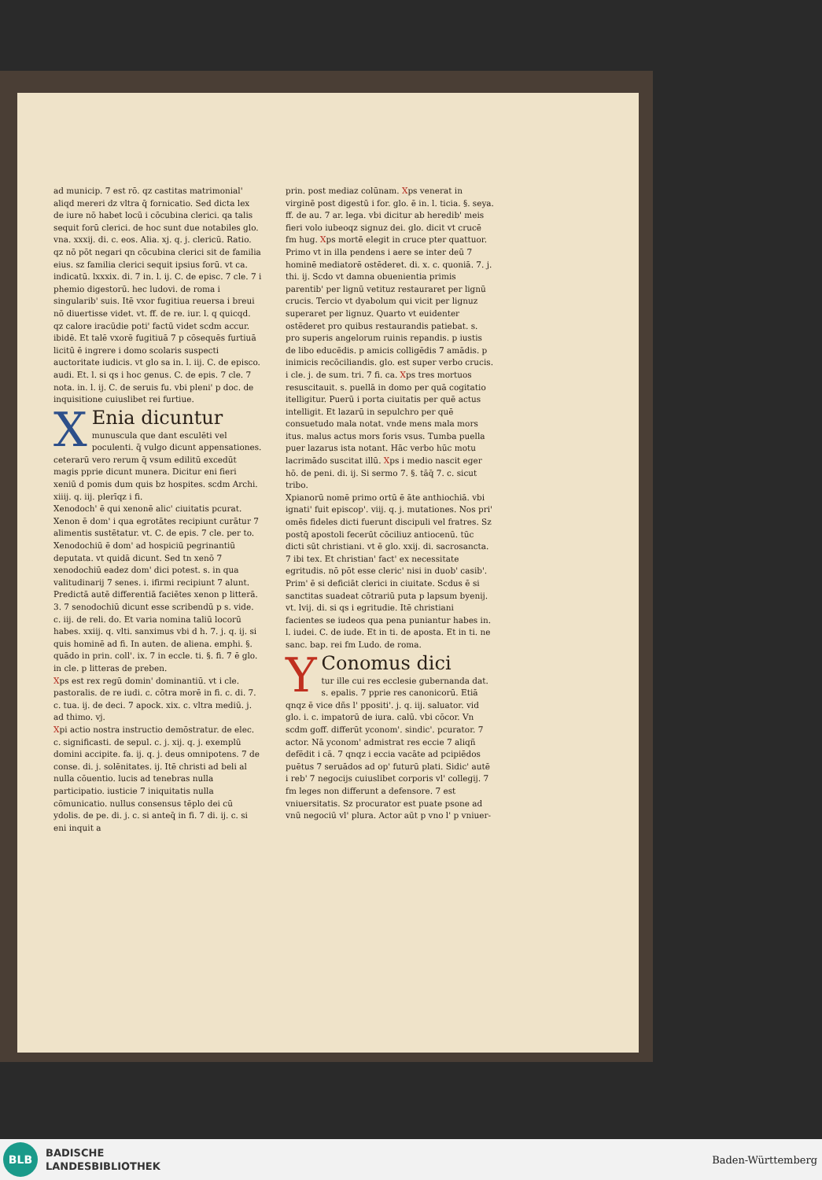ad municip. 7 est rō. qz castitas matrimonial' aliqd mereri dz vltra q̄ fornicatio. Sed dicta lex de iure nō habet locū i cōcubina clerici. qa talis sequit forū clerici. de hoc sunt due notabiles glo. vna. xxxij. di. c. eos. Alia. xj. q. j. clericū. Ratio. qz nō pōt negari qn cōcubina clerici sit de familia eius. sz familia clerici sequit ipsius forū. vt ca. indicatū. lxxxix. di. 7 in. l. ij. C. de episc. 7 cle. 7 i phemio digestorū. hec ludovi. de roma i singularib' suis. Itē vxor fugitiua reuersa i breui nō diuertisse videt. vt. ff. de re. iur. l. q quicqd. qz calore iracūdie poti' factū videt scdm accur. ibidē. Et talē vxorē fugitiuā 7 p cōsequēs furtiuā licitū ē ingrere i domo scolaris suspecti auctoritate iudicis. vt glo sa in. l. iij. C. de episco. audi. Et. l. si qs i hoc genus. C. de epis. 7 cle. 7 nota. in. l. ij. C. de seruis fu. vbi pleni' p doc. de inquisitione cuiuslibet rei furtiue.
XEnia dicuntur
munuscula que dant esculēti vel poculenti. q̄ vulgo dicunt appensationes. ceterarū vero rerum q̄ vsum edilitū excedūt magis pprie dicunt munera. Dicitur eni fieri xeniū d pomis dum quis bz hospites. scdm Archi. xiiij. q. iij. plerīqz i fi.
Xenodoch' ē qui xenonē alic' ciuitatis pcurat.
Xenon ē dom' i qua egrotātes recipiunt curātur 7 alimentis sustētatur. vt. C. de epis. 7 cle. per to.
Xenodochiū ē dom' ad hospiciū pegrinantiū deputata. vt quidā dicunt. Sed tn xenō 7 xenodochiū eadez dom' dici potest. s. in qua valitudinarij 7 senes. i. ifirmi recipiunt 7 alunt. Predictā autē differentiā faciētes xenon p litterā. 3. 7 senodochiū dicunt esse scribendū p s. vide. c. iij. de reli. do. Et varia nomina taliū locorū habes. xxiij. q. vlti. sanximus vbi d h. 7. j. q. ij. si quis hominē ad fi. In auten. de aliena. emphi. §. quādo in prin. coll'. ix. 7 in eccle. ti. §. fi. 7 ē glo. in cle. p litteras de preben.
Xps est rex regū domin' dominantiū. vt i cle. pastoralis. de re iudi. c. cōtra morē in fi. c. di. 7. c. tua. ij. de deci. 7 apock. xix. c. vltra mediū. j. ad thimo. vj.
Xpi actio nostra instructio demōstratur. de elec. c. significasti. de sepul. c. j. xij. q. j. exemplū domini accipite. fa. ij. q. j. deus omnipotens. 7 de conse. di. j. solēnitates. ij. Itē christi ad beli al nulla cōuentio. lucis ad tenebras nulla participatio. iusticie 7 iniquitatis nulla cōmunicatio. nullus consensus tēplo dei cū ydolis. de pe. di. j. c. si anteq̄ in fi. 7 di. ij. c. si eni inquit a
prin. post mediaz colūnam. Xps venerat in virginē post digestū i for. glo. ē in. l. ticia. §. seya. ff. de au. 7 ar. lega. vbi dicitur ab heredib' meis fieri volo iubeoqz signuz dei. glo. dicit vt crucē fm hug. Xps mortē elegit in cruce pter quattuor. Primo vt in illa pendens i aere se inter deū 7 hominē mediatorē ostēderet. di. x. c. quoniā. 7. j. thi. ij. Scdo vt damna obuenientia primis parentib' per lignū vetituz restauraret per lignū crucis. Tercio vt dyabolum qui vicit per lignuz superaret per lignuz. Quarto vt euidenter ostēderet pro quibus restaurandis patiebat. s. pro superis angelorum ruinis repandis. p iustis de libo educēdis. p amicis colligēdis 7 amādis. p inimicis recōciliandis. glo. est super verbo crucis. i cle. j. de sum. tri. 7 fi. ca. Xps tres mortuos resuscitauit. s. puellā in domo per quā cogitatio itelligitur. Puerū i porta ciuitatis per quē actus intelligit. Et lazarū in sepulchro per quē consuetudo mala notat. vnde mens mala mors itus. malus actus mors foris vsus. Tumba puella puer lazarus ista notant. Hāc verbo hūc motu lacrimādo suscitat illū. Xps i medio nascit eger hō. de peni. di. ij. Si sermo 7. §. tāq̄ 7. c. sicut tribo.
Xpianorū nomē primo ortū ē āte anthiochiā. vbi ignati' fuit episcop'. viij. q. j. mutationes. Nos pri' omēs fideles dicti fuerunt discipuli vel fratres. Sz postq̄ apostoli fecerūt cōciliuz antiocenū. tūc dicti sūt christiani. vt ē glo. xxij. di. sacrosancta. 7 ibi tex. Et christian' fact' ex necessitate egritudis. nō pōt esse cleric' nisi in duob' casib'. Prim' ē si deficiāt clerici in ciuitate. Scdus ē si sanctitas suadeat cōtrariū puta p lapsum byenij. vt. lvij. di. si qs i egritudie. Itē christiani facientes se iudeos qua pena puniantur habes in. l. iudei. C. de iude. Et in ti. de aposta. Et in ti. ne sanc. bap. rei fm Ludo. de roma.
YConomus dici
tur ille cui res ecclesie gubernanda dat. s. epalis. 7 pprie res canonicorū. Etiā qnqz ē vice dñs l' ppositi'. j. q. iij. saluator. vid glo. i. c. impatorū de iura. calū. vbi cōcor. Vn scdm goff. differūt yconom'. sindic'. pcurator. 7 actor. Nā yconom' admistrat res eccie 7 aliqñ defēdit i cā. 7 qnqz i eccia vacāte ad pcipiēdos puētus 7 seruādos ad op' futurū plati. Sidic' autē i reb' 7 negocijs cuiuslibet corporis vl' collegij. 7 fm leges non differunt a defensore. 7 est vniuersitatis. Sz procurator est puate psone ad vnū negociū vl' plura. Actor aūt p vno l' p vniuer-
BLB
BADISCHE
LANDESBIBLIOTHEK
Baden-Württemberg